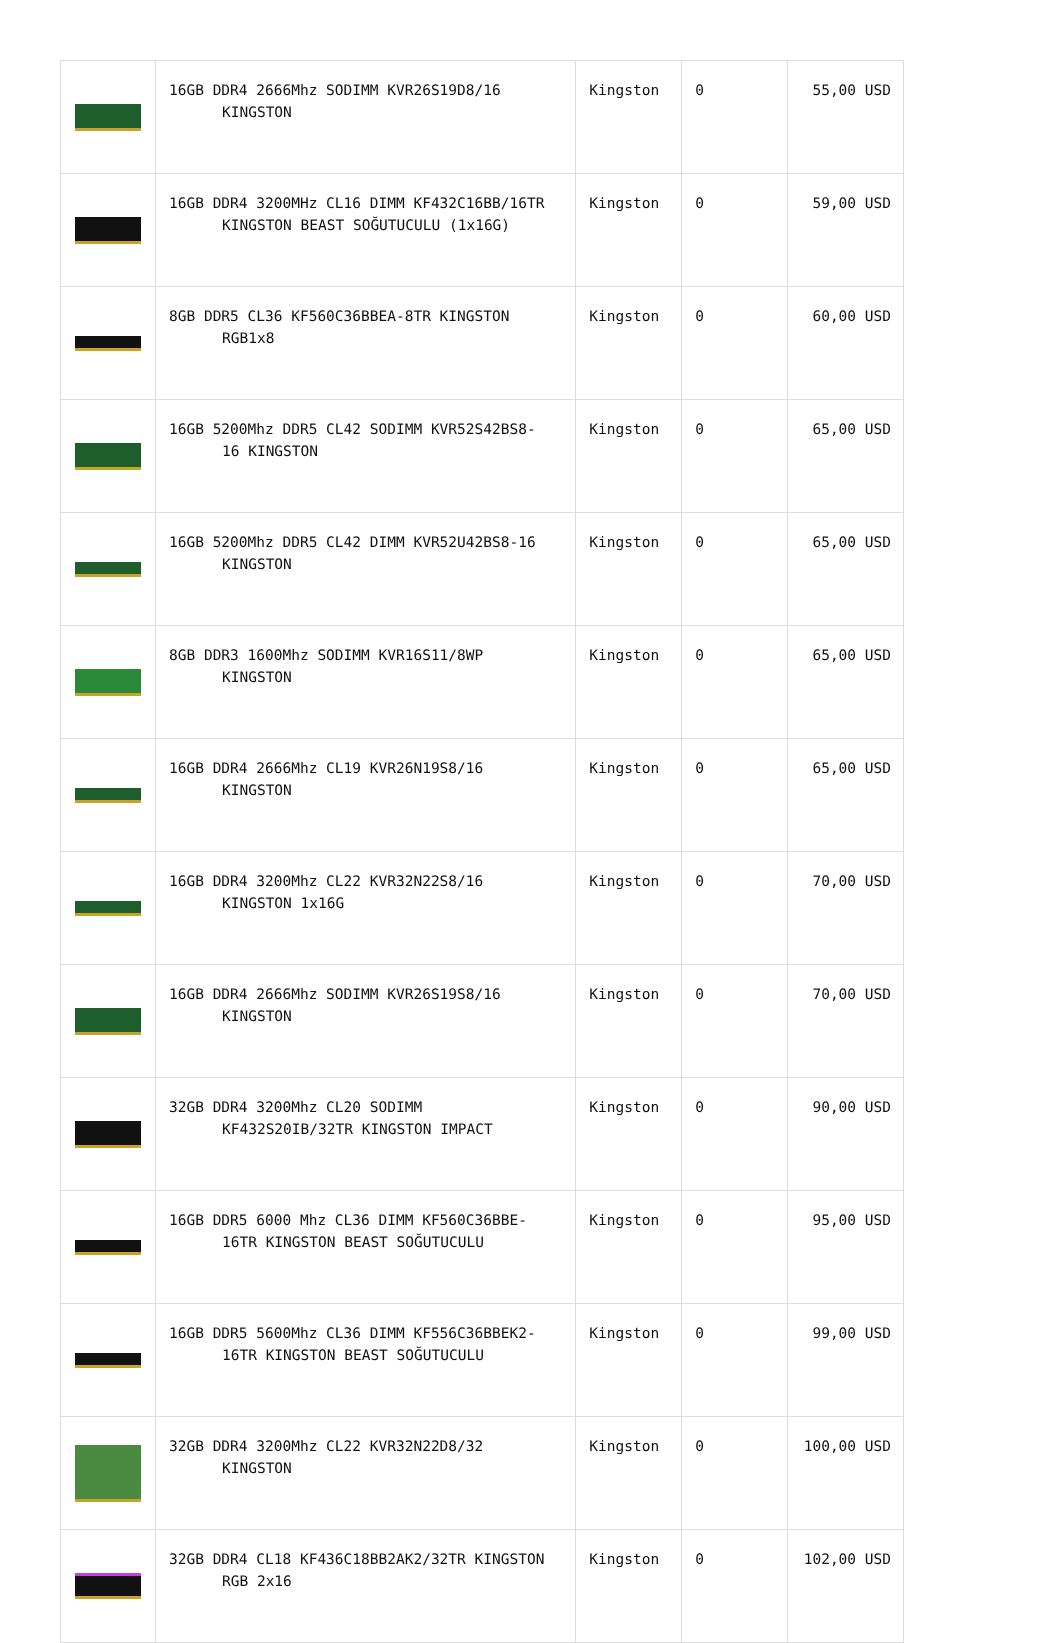| | 16GB DDR4 2666Mhz SODIMM KVR26S19D8/16 KINGSTON | Kingston | 0 | 55,00 USD |
| | 16GB DDR4 3200MHz CL16 DIMM KF432C16BB/16TR KINGSTON BEAST SOĞUTUCULU (1x16G) | Kingston | 0 | 59,00 USD |
| | 8GB DDR5 CL36 KF560C36BBEA-8TR KINGSTON RGB1x8 | Kingston | 0 | 60,00 USD |
| | 16GB 5200Mhz DDR5 CL42 SODIMM KVR52S42BS8- 16 KINGSTON | Kingston | 0 | 65,00 USD |
| | 16GB 5200Mhz DDR5 CL42 DIMM KVR52U42BS8-16 KINGSTON | Kingston | 0 | 65,00 USD |
| | 8GB DDR3 1600Mhz SODIMM KVR16S11/8WP KINGSTON | Kingston | 0 | 65,00 USD |
| | 16GB DDR4 2666Mhz CL19 KVR26N19S8/16 KINGSTON | Kingston | 0 | 65,00 USD |
| | 16GB DDR4 3200Mhz CL22 KVR32N22S8/16 KINGSTON 1x16G | Kingston | 0 | 70,00 USD |
| | 16GB DDR4 2666Mhz SODIMM KVR26S19S8/16 KINGSTON | Kingston | 0 | 70,00 USD |
| | 32GB DDR4 3200Mhz CL20 SODIMM KF432S20IB/32TR KINGSTON IMPACT | Kingston | 0 | 90,00 USD |
| | 16GB DDR5 6000 Mhz CL36 DIMM KF560C36BBE- 16TR KINGSTON BEAST SOĞUTUCULU | Kingston | 0 | 95,00 USD |
| | 16GB DDR5 5600Mhz CL36 DIMM KF556C36BBEK2- 16TR KINGSTON BEAST SOĞUTUCULU | Kingston | 0 | 99,00 USD |
| | 32GB DDR4 3200Mhz CL22 KVR32N22D8/32 KINGSTON | Kingston | 0 | 100,00 USD |
| | 32GB DDR4 CL18 KF436C18BB2AK2/32TR KINGSTON RGB 2x16 | Kingston | 0 | 102,00 USD |